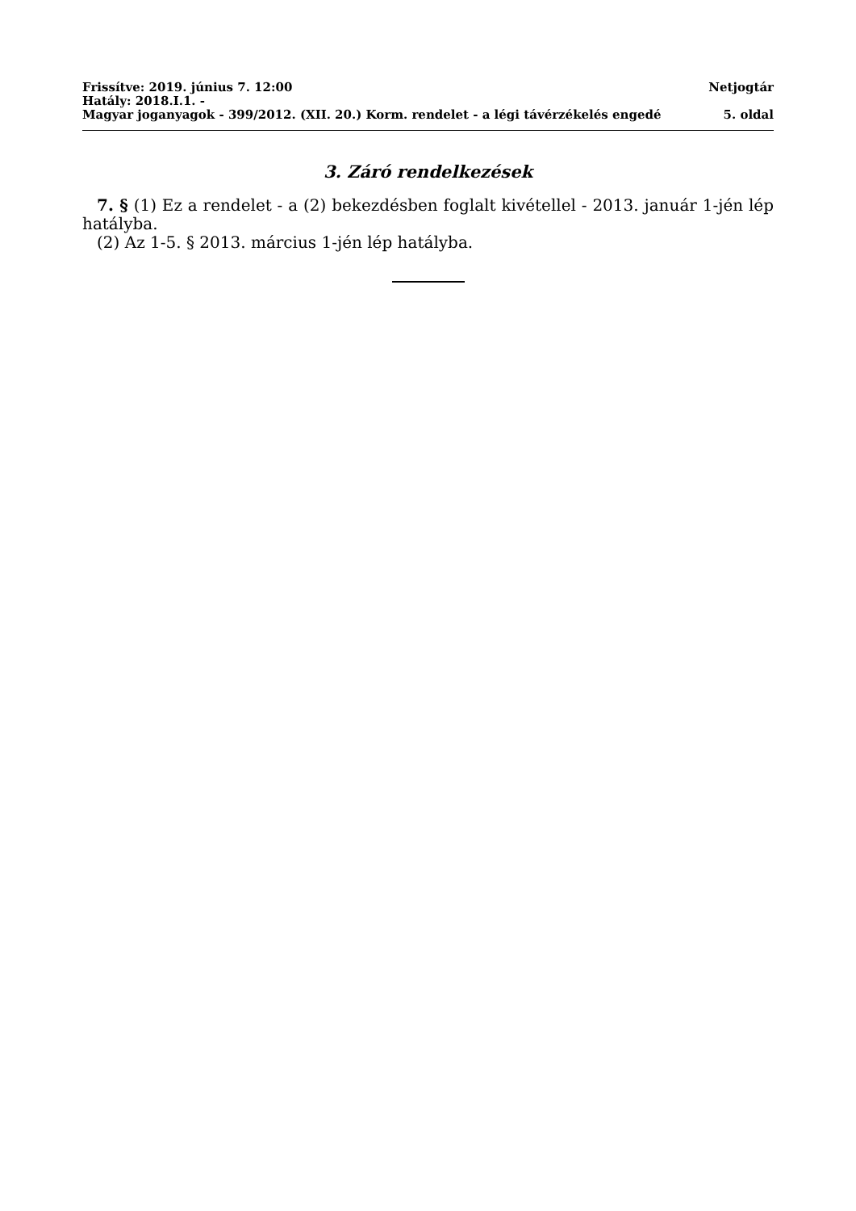Frissítve: 2019. június 7. 12:00 Netjogtár
Hatály: 2018.I.1. -
Magyar joganyagok - 399/2012. (XII. 20.) Korm. rendelet - a légi távérzékelés engedé 5. oldal
3. Záró rendelkezések
7. § (1) Ez a rendelet - a (2) bekezdésben foglalt kivétellel - 2013. január 1-jén lép hatályba.
(2) Az 1-5. § 2013. március 1-jén lép hatályba.